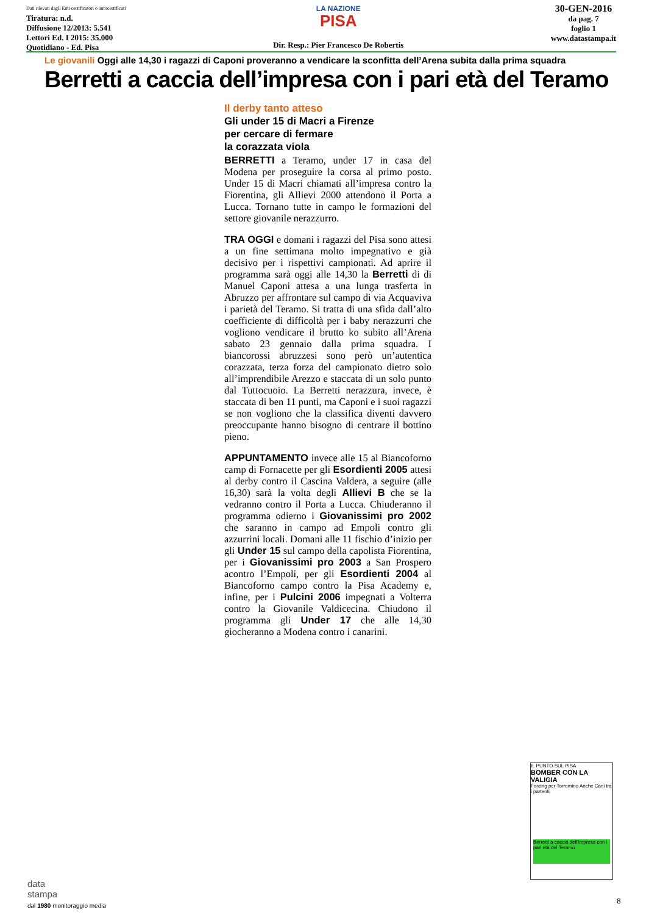Dati rilevati dagli Enti certificatori o autocertificati
Tiratura: n.d.
Diffusione 12/2013: 5.541
Lettori Ed. I 2015: 35.000
Quotidiano - Ed. Pisa
LA NAZIONE
PISA
Dir. Resp.: Pier Francesco De Robertis
30-GEN-2016
da pag. 7
foglio 1
www.datastampa.it
Le giovanili Oggi alle 14,30 i ragazzi di Caponi proveranno a vendicare la sconfitta dell’Arena subita dalla prima squadra
Berretti a caccia dell’impresa con i pari età del Teramo
Il derby tanto atteso
Gli under 15 di Macri a Firenze
per cercare di fermare
la corazzata viola
BERRETTI a Teramo, under 17 in casa del Modena per proseguire la corsa al primo posto. Under 15 di Macri chiamati all’impresa contro la Fiorentina, gli Allievi 2000 attendono il Porta a Lucca. Tornano tutte in campo le formazioni del settore giovanile nerazzurro.
TRA OGGI e domani i ragazzi del Pisa sono attesi a un fine settimana molto impegnativo e già decisivo per i rispettivi campionati. Ad aprire il programma sarà oggi alle 14,30 la Berretti di di Manuel Caponi attesa a una lunga trasferta in Abruzzo per affrontare sul campo di via Acquaviva i parietà del Teramo. Si tratta di una sfida dall’alto coefficiente di difficoltà per i baby nerazzurri che vogliono vendicare il brutto ko subito all’Arena sabato 23 gennaio dalla prima squadra. I biancorossi abruzzesi sono però un’autentica corazzata, terza forza del campionato dietro solo all’imprendibile Arezzo e staccata di un solo punto dal Tuttocuoio. La Berretti nerazzura, invece, è staccata di ben 11 punti, ma Caponi e i suoi ragazzi se non vogliono che la classifica diventi davvero preoccupante hanno bisogno di centrare il bottino pieno.
APPUNTAMENTO invece alle 15 al Biancoforno camp di Fornacette per gli Esordienti 2005 attesi al derby contro il Cascina Valdera, a seguire (alle 16,30) sarà la volta degli Allievi B che se la vedranno contro il Porta a Lucca. Chiuderanno il programma odierno i Giovanissimi pro 2002 che saranno in campo ad Empoli contro gli azzurrini locali. Domani alle 11 fischio d’inizio per gli Under 15 sul campo della capolista Fiorentina, per i Giovanissimi pro 2003 a San Prospero acontro l’Empoli, per gli Esordienti 2004 al Biancoforno campo contro la Pisa Academy e, infine, per i Pulcini 2006 impegnati a Volterra contro la Giovanile Valdicecina. Chiudono il programma gli Under 17 che alle 14,30 giocheranno a Modena contro i canarini.
IL PUNTO SUL PISA
BOMBER CON LA VALIGIA
Forcing per Torromino Anche Cani tra i partenti
Berretti a caccia dell’impresa con i pari età del Teramo
data
stampa
dal 1980 monitoraggio media
8